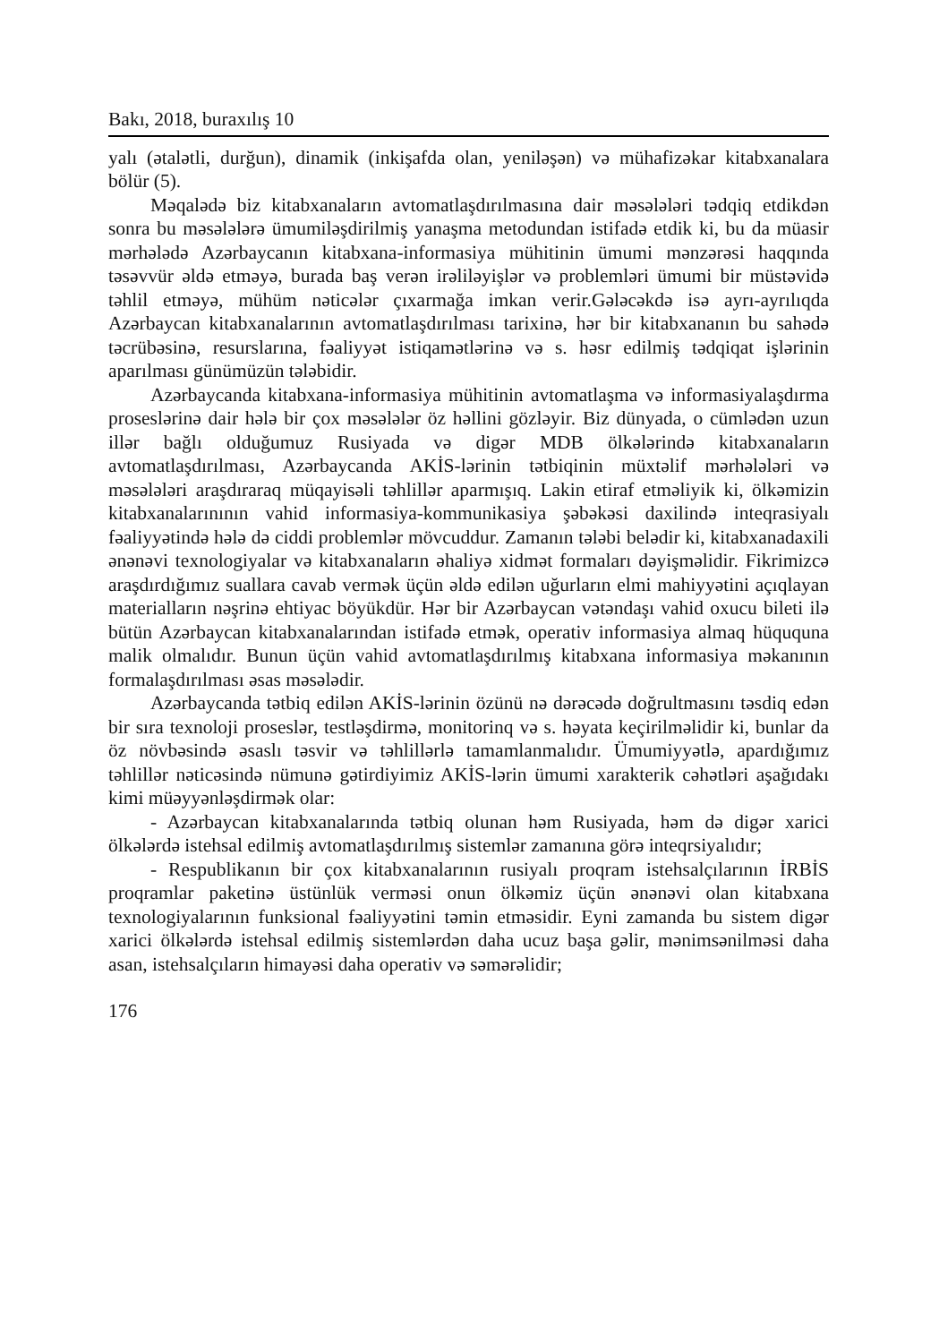Bakı, 2018, buraxılış 10
yalı (ətalətli, durğun), dinamik (inkişafda olan, yeniləşən) və mühafizəkar kitabxanalara bölür (5).
Məqalədə biz kitabxanaların avtomatlaşdırılmasına dair məsələləri tədqiq etdikdən sonra bu məsələlərə ümumiləşdirilmiş yanaşma metodundan istifadə etdik ki, bu da müasir mərhələdə Azərbaycanın kitabxana-informasiya mühiti­nin ümumi mənzərəsi haqqında təsəvvür əldə etməyə, burada baş verən irəlilə­yişlər və problemləri ümumi bir müstəvidə təhlil etməyə, mühüm nəticələr çıxarmağa imkan verir.Gələcəkdə isə ayrı-ayrılıqda Azərbaycan kitabxanaları­nın avtomatlaşdırılması tarixinə, hər bir kitabxananın bu sahədə təcrübəsinə, resurslarına, fəaliyyət istiqamətlərinə və s. həsr edilmiş tədqiqat işlərinin aparılması günümüzün tələbidir.
Azərbaycanda kitabxana-informasiya mühitinin avtomatlaşma və informa­siyalaşdırma proseslərinə dair hələ bir çox məsələlər öz həllini gözləyir. Biz dünyada, o cümlədən uzun illər bağlı olduğumuz Rusiyada və digər MDB ölkələrində kitabxanaların avtomatlaşdırılması, Azərbaycanda AKİS-lərinin tətbiqinin müxtəlif mərhələləri və məsələləri araşdıraraq müqayisəli təhlillər aparmışıq. Lakin etiraf etməliyik ki, ölkəmizin kitabxanalarınının vahid informasiya-kommunikasiya şəbəkəsi daxilində inteqrasiyalı fəaliyyətində hələ də ciddi problemlər mövcuddur. Zamanın tələbi belədir ki, kitabxanadaxili ənənəvi texnologiyalar və kitabxanaların əhaliyə xidmət formaları dəyişmə­lidir. Fikrimizcə araşdırdığımız suallara cavab vermək üçün əldə edilən uğurların elmi mahiyyətini açıqlayan materialların nəşrinə ehtiyac böyükdür. Hər bir Azərbaycan vətəndaşı vahid oxucu bileti ilə bütün Azərbaycan kitabxa­nalarından istifadə etmək, operativ informasiya almaq hüququna malik olma­lıdır. Bunun üçün vahid avtomatlaşdırılmış kitabxana informasiya məkanının formalaşdırılması əsas məsələdir.
Azərbaycanda tətbiq edilən AKİS-lərinin özünü nə dərəcədə doğrultmasını təsdiq edən bir sıra texnoloji proseslər, testləşdirmə, monitorinq və s. həyata keçirilməlidir ki, bunlar da öz növbəsində əsaslı təsvir və təhlillərlə tamamlan­malıdır. Ümumiyyətlə, apardığımız təhlillər nəticəsində nümunə gətirdiyimiz AKİS-lərin ümumi xarakterik cəhətləri aşağıdakı kimi müəyyənləşdirmək olar:
- Azərbaycan kitabxanalarında tətbiq olunan həm Rusiyada, həm də digər xarici ölkələrdə istehsal edilmiş avtomatlaşdırılmış sistemlər zamanına görə inteqrsiyalıdır;
- Respublikanın bir çox kitabxanalarının rusiyalı proqram istehsalçılarının İRBİS proqramlar paketinə üstünlük verməsi onun ölkəmiz üçün ənənəvi olan kitabxana texnologiyalarının funksional fəaliyyətini təmin etməsidir. Eyni zamanda bu sistem digər xarici ölkələrdə istehsal edilmiş sistemlərdən daha ucuz başa gəlir, mənimsənilməsi daha asan, istehsalçıların himayəsi daha operativ və səmərəlidir;
176